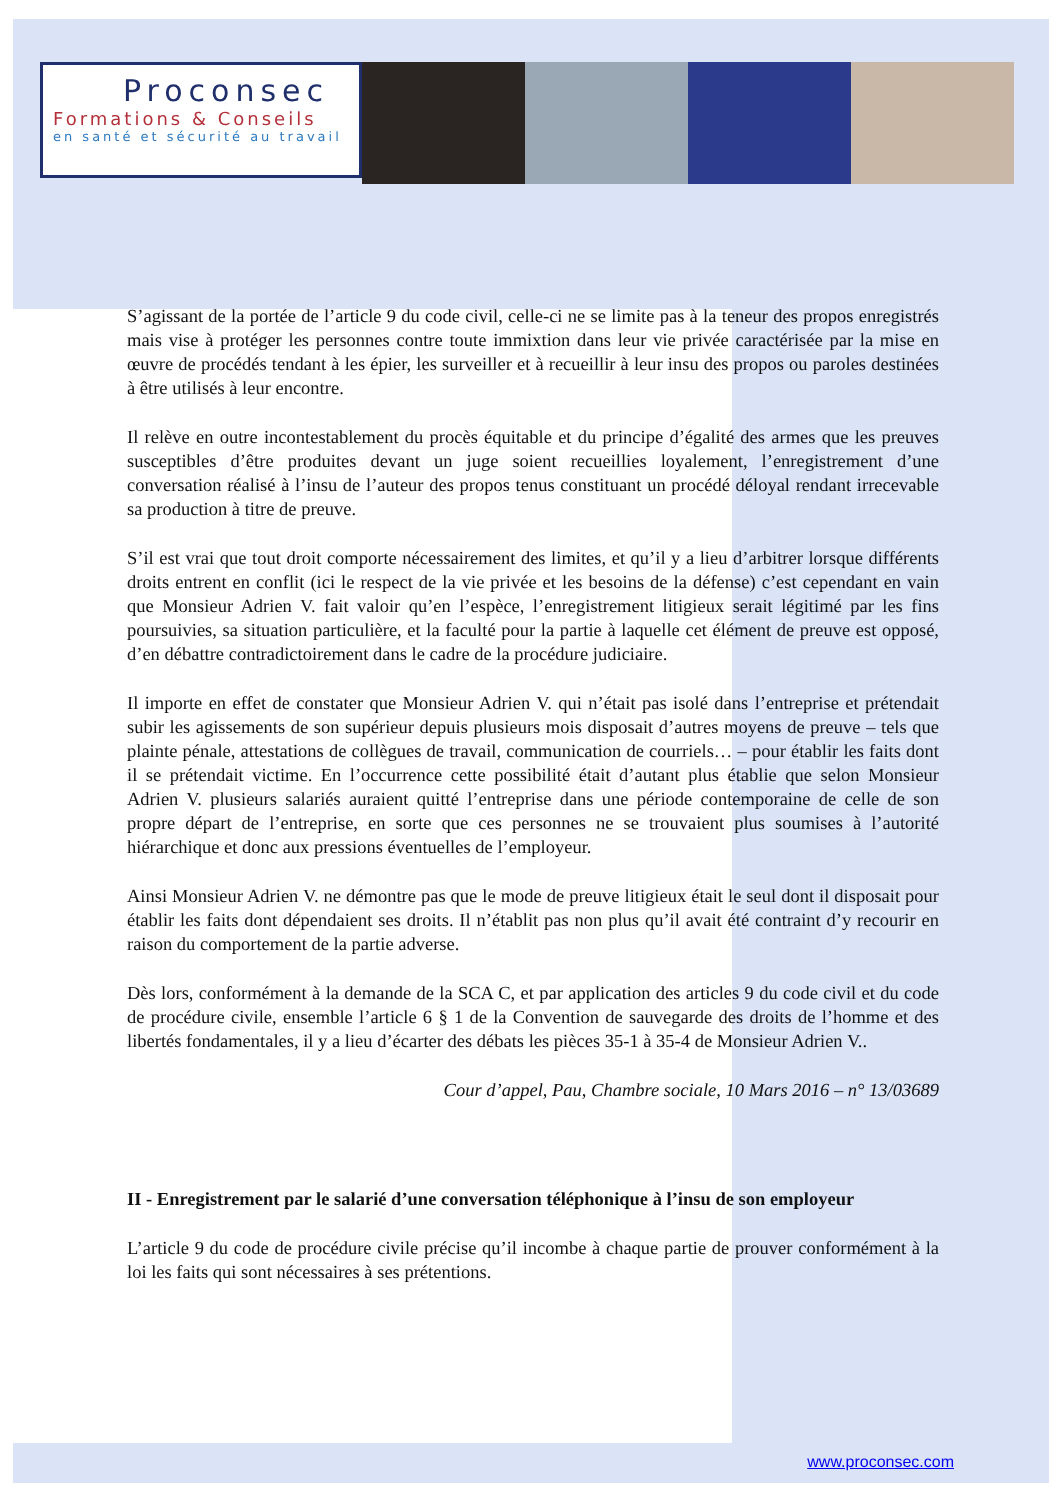Proconsec
Formations & Conseils
en santé et sécurité au travail
S’agissant de la portée de l’article 9 du code civil, celle-ci ne se limite pas à la teneur des propos enregistrés mais vise à protéger les personnes contre toute immixtion dans leur vie privée caractérisée par la mise en œuvre de procédés tendant à les épier, les surveiller et à recueillir à leur insu des propos ou paroles destinées à être utilisés à leur encontre.
Il relève en outre incontestablement du procès équitable et du principe d’égalité des armes que les preuves susceptibles d’être produites devant un juge soient recueillies loyalement, l’enregistrement d’une conversation réalisé à l’insu de l’auteur des propos tenus constituant un procédé déloyal rendant irrecevable sa production à titre de preuve.
S’il est vrai que tout droit comporte nécessairement des limites, et qu’il y a lieu d’arbitrer lorsque différents droits entrent en conflit (ici le respect de la vie privée et les besoins de la défense) c’est cependant en vain que Monsieur Adrien V. fait valoir qu’en l’espèce, l’enregistrement litigieux serait légitimé par les fins poursuivies, sa situation particulière, et la faculté pour la partie à laquelle cet élément de preuve est opposé, d’en débattre contradictoirement dans le cadre de la procédure judiciaire.
Il importe en effet de constater que Monsieur Adrien V. qui n’était pas isolé dans l’entreprise et prétendait subir les agissements de son supérieur depuis plusieurs mois disposait d’autres moyens de preuve – tels que plainte pénale, attestations de collègues de travail, communication de courriels… – pour établir les faits dont il se prétendait victime. En l’occurrence cette possibilité était d’autant plus établie que selon Monsieur Adrien V. plusieurs salariés auraient quitté l’entreprise dans une période contemporaine de celle de son propre départ de l’entreprise, en sorte que ces personnes ne se trouvaient plus soumises à l’autorité hiérarchique et donc aux pressions éventuelles de l’employeur.
Ainsi Monsieur Adrien V. ne démontre pas que le mode de preuve litigieux était le seul dont il disposait pour établir les faits dont dépendaient ses droits. Il n’établit pas non plus qu’il avait été contraint d’y recourir en raison du comportement de la partie adverse.
Dès lors, conformément à la demande de la SCA C, et par application des articles 9 du code civil et du code de procédure civile, ensemble l’article 6 § 1 de la Convention de sauvegarde des droits de l’homme et des libertés fondamentales, il y a lieu d’écarter des débats les pièces 35-1 à 35-4 de Monsieur Adrien V..
Cour d’appel, Pau, Chambre sociale, 10 Mars 2016 – n° 13/03689
II - Enregistrement par le salarié d’une conversation téléphonique à l’insu de son employeur
L’article 9 du code de procédure civile précise qu’il incombe à chaque partie de prouver conformément à la loi les faits qui sont nécessaires à ses prétentions.
www.proconsec.com